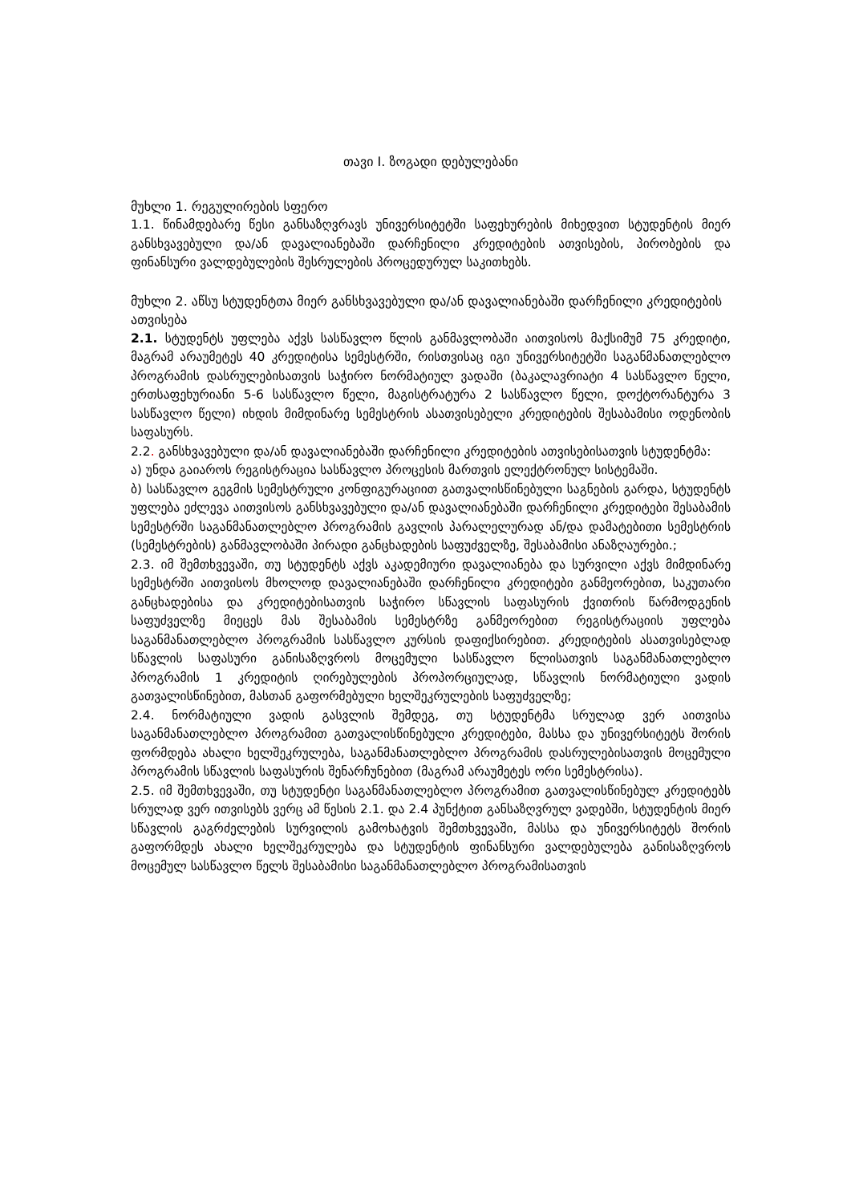თავი I. ზოგადი დებულებანი
მუხლი 1. რეგულირების სფერო
1.1. წინამდებარე წესი განსაზღვრავს უნივერსიტეტში საფეხურების მიხედვით სტუდენტის მიერ განსხვავებული და/ან დავალიანებაში დარჩენილი კრედიტების ათვისების, პირობების და ფინანსური ვალდებულების შესრულების პროცედურულ საკითხებს.
მუხლი 2. აწსუ სტუდენტთა მიერ განსხვავებული და/ან დავალიანებაში დარჩენილი კრედიტების ათვისება
2.1. სტუდენტს უფლება აქვს სასწავლო წლის განმავლობაში აითვისოს მაქსიმუმ 75 კრედიტი, მაგრამ არაუმეტეს 40 კრედიტისა სემესტრში, რისთვისაც იგი უნივერსიტეტში საგანმანათლებლო პროგრამის დასრულებისათვის საჭირო ნორმატიულ ვადაში (ბაკალავრიატი 4 სასწავლო წელი, ერთსაფეხურიანი 5-6 სასწავლო წელი, მაგისტრატურა 2 სასწავლო წელი, დოქტორანტურა 3 სასწავლო წელი) იხდის მიმდინარე სემესტრის ასათვისებელი კრედიტების შესაბამისი ოდენობის საფასურს.
2.2. განსხვავებული და/ან დავალიანებაში დარჩენილი კრედიტების ათვისებისათვის სტუდენტმა:
ა) უნდა გაიაროს რეგისტრაცია სასწავლო პროცესის მართვის ელექტრონულ სისტემაში.
ბ) სასწავლო გეგმის სემესტრული კონფიგურაციით გათვალისწინებული საგნების გარდა, სტუდენტს უფლება ეძლევა აითვისოს განსხვავებული და/ან დავალიანებაში დარჩენილი კრედიტები შესაბამის სემესტრში საგანმანათლებლო პროგრამის გავლის პარალელურად ან/და დამატებითი სემესტრის (სემესტრების) განმავლობაში პირადი განცხადების საფუძველზე, შესაბამისი ანაზღაურები.;
2.3. იმ შემთხვევაში, თუ სტუდენტს აქვს აკადემიური დავალიანება და სურვილი აქვს მიმდინარე სემესტრში აითვისოს მხოლოდ დავალიანებაში დარჩენილი კრედიტები განმეორებით, საკუთარი განცხადებისა და კრედიტებისათვის საჭირო სწავლის საფასურის ქვითრის წარმოდგენის საფუძველზე მიეცეს მას შესაბამის სემესტრზე განმეორებით რეგისტრაციის უფლება საგანმანათლებლო პროგრამის სასწავლო კურსის დაფიქსირებით. კრედიტების ასათვისებლად სწავლის საფასური განისაზღვროს მოცემული სასწავლო წლისათვის საგანმანათლებლო პროგრამის 1 კრედიტის ღირებულების პროპორციულად, სწავლის ნორმატიული ვადის გათვალისწინებით, მასთან გაფორმებული ხელშეკრულების საფუძველზე;
2.4. ნორმატიული ვადის გასვლის შემდეგ, თუ სტუდენტმა სრულად ვერ აითვისა საგანმანათლებლო პროგრამით გათვალისწინებული კრედიტები, მასსა და უნივერსიტეტს შორის ფორმდება ახალი ხელშეკრულება, საგანმანათლებლო პროგრამის დასრულებისათვის მოცემული პროგრამის სწავლის საფასურის შენარჩუნებით (მაგრამ არაუმეტეს ორი სემესტრისა).
2.5. იმ შემთხვევაში, თუ სტუდენტი საგანმანათლებლო პროგრამით გათვალისწინებულ კრედიტებს სრულად ვერ ითვისებს ვერც ამ წესის 2.1. და 2.4 პუნქტით განსაზღვრულ ვადებში, სტუდენტის მიერ სწავლის გაგრძელების სურვილის გამოხატვის შემთხვევაში, მასსა და უნივერსიტეტს შორის გაფორმდეს ახალი ხელშეკრულება და სტუდენტის ფინანსური ვალდებულება განისაზღვროს მოცემულ სასწავლო წელს შესაბამისი საგანმანათლებლო პროგრამისათვის